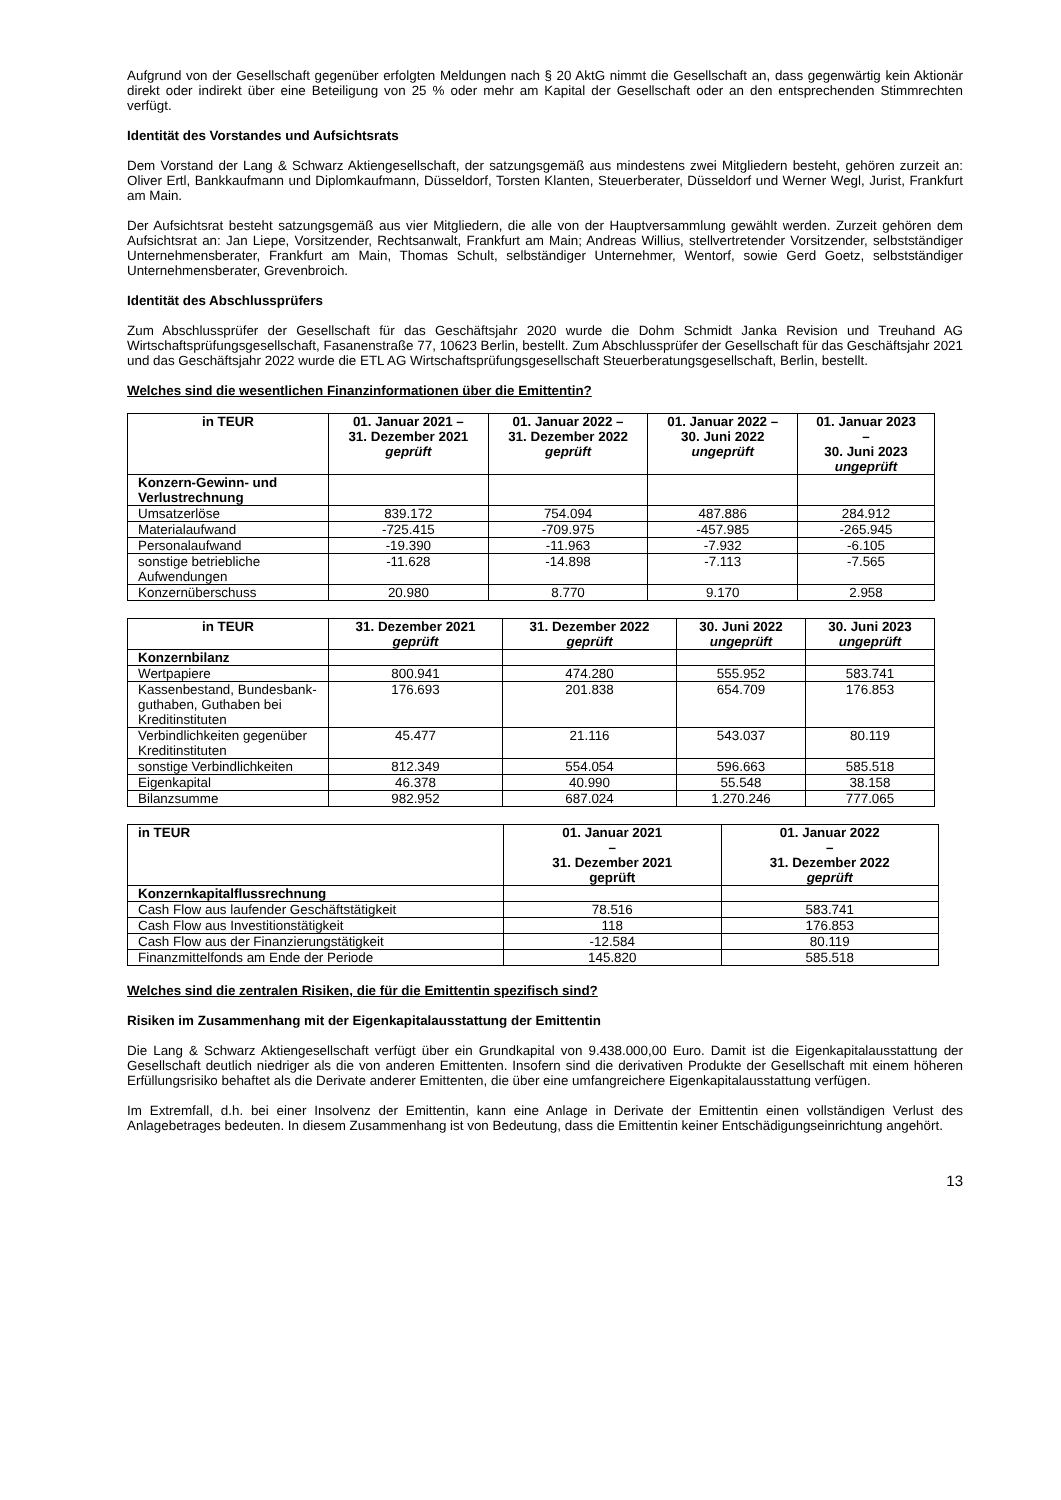Aufgrund von der Gesellschaft gegenüber erfolgten Meldungen nach § 20 AktG nimmt die Gesellschaft an, dass gegenwärtig kein Aktionär direkt oder indirekt über eine Beteiligung von 25 % oder mehr am Kapital der Gesellschaft oder an den entsprechenden Stimmrechten verfügt.
Identität des Vorstandes und Aufsichtsrats
Dem Vorstand der Lang & Schwarz Aktiengesellschaft, der satzungsgemäß aus mindestens zwei Mitgliedern besteht, gehören zurzeit an: Oliver Ertl, Bankkaufmann und Diplomkaufmann, Düsseldorf, Torsten Klanten, Steuerberater, Düsseldorf und Werner Wegl, Jurist, Frankfurt am Main.
Der Aufsichtsrat besteht satzungsgemäß aus vier Mitgliedern, die alle von der Hauptversammlung gewählt werden. Zurzeit gehören dem Aufsichtsrat an: Jan Liepe, Vorsitzender, Rechtsanwalt, Frankfurt am Main; Andreas Willius, stellvertretender Vorsitzender, selbstständiger Unternehmensberater, Frankfurt am Main, Thomas Schult, selbständiger Unternehmer, Wentorf, sowie Gerd Goetz, selbstständiger Unternehmensberater, Grevenbroich.
Identität des Abschlussprüfers
Zum Abschlussprüfer der Gesellschaft für das Geschäftsjahr 2020 wurde die Dohm Schmidt Janka Revision und Treuhand AG Wirtschaftsprüfungsgesellschaft, Fasanenstraße 77, 10623 Berlin, bestellt. Zum Abschlussprüfer der Gesellschaft für das Geschäftsjahr 2021 und das Geschäftsjahr 2022 wurde die ETL AG Wirtschaftsprüfungsgesellschaft Steuerberatungsgesellschaft, Berlin, bestellt.
Welches sind die wesentlichen Finanzinformationen über die Emittentin?
| in TEUR | 01. Januar 2021 – 31. Dezember 2021 geprüft | 01. Januar 2022 – 31. Dezember 2022 geprüft | 01. Januar 2022 – 30. Juni 2022 ungeprüft | 01. Januar 2023 – 30. Juni 2023 ungeprüft |
| --- | --- | --- | --- | --- |
| Konzern-Gewinn- und Verlustrechnung | | | | |
| Umsatzerlöse | 839.172 | 754.094 | 487.886 | 284.912 |
| Materialaufwand | -725.415 | -709.975 | -457.985 | -265.945 |
| Personalaufwand | -19.390 | -11.963 | -7.932 | -6.105 |
| sonstige betriebliche Aufwendungen | -11.628 | -14.898 | -7.113 | -7.565 |
| Konzernüberschuss | 20.980 | 8.770 | 9.170 | 2.958 |
| in TEUR | 31. Dezember 2021 geprüft | 31. Dezember 2022 geprüft | 30. Juni 2022 ungeprüft | 30. Juni 2023 ungeprüft |
| --- | --- | --- | --- | --- |
| Konzernbilanz | | | | |
| Wertpapiere | 800.941 | 474.280 | 555.952 | 583.741 |
| Kassenbestand, Bundesbank-guthaben, Guthaben bei Kreditinstituten | 176.693 | 201.838 | 654.709 | 176.853 |
| Verbindlichkeiten gegenüber Kreditinstituten | 45.477 | 21.116 | 543.037 | 80.119 |
| sonstige Verbindlichkeiten | 812.349 | 554.054 | 596.663 | 585.518 |
| Eigenkapital | 46.378 | 40.990 | 55.548 | 38.158 |
| Bilanzsumme | 982.952 | 687.024 | 1.270.246 | 777.065 |
| in TEUR | 01. Januar 2021 – 31. Dezember 2021 geprüft | 01. Januar 2022 – 31. Dezember 2022 geprüft |
| --- | --- | --- |
| Konzernkapitalflussrechnung | | |
| Cash Flow aus laufender Geschäftstätigkeit | 78.516 | 583.741 |
| Cash Flow aus Investitionstätigkeit | 118 | 176.853 |
| Cash Flow aus der Finanzierungstätigkeit | -12.584 | 80.119 |
| Finanzmittelfonds am Ende der Periode | 145.820 | 585.518 |
Welches sind die zentralen Risiken, die für die Emittentin spezifisch sind?
Risiken im Zusammenhang mit der Eigenkapitalausstattung der Emittentin
Die Lang & Schwarz Aktiengesellschaft verfügt über ein Grundkapital von 9.438.000,00 Euro. Damit ist die Eigenkapitalausstattung der Gesellschaft deutlich niedriger als die von anderen Emittenten. Insofern sind die derivativen Produkte der Gesellschaft mit einem höheren Erfüllungsrisiko behaftet als die Derivate anderer Emittenten, die über eine umfangreichere Eigenkapitalausstattung verfügen.
Im Extremfall, d.h. bei einer Insolvenz der Emittentin, kann eine Anlage in Derivate der Emittentin einen vollständigen Verlust des Anlagebetrages bedeuten. In diesem Zusammenhang ist von Bedeutung, dass die Emittentin keiner Entschädigungseinrichtung angehört.
13